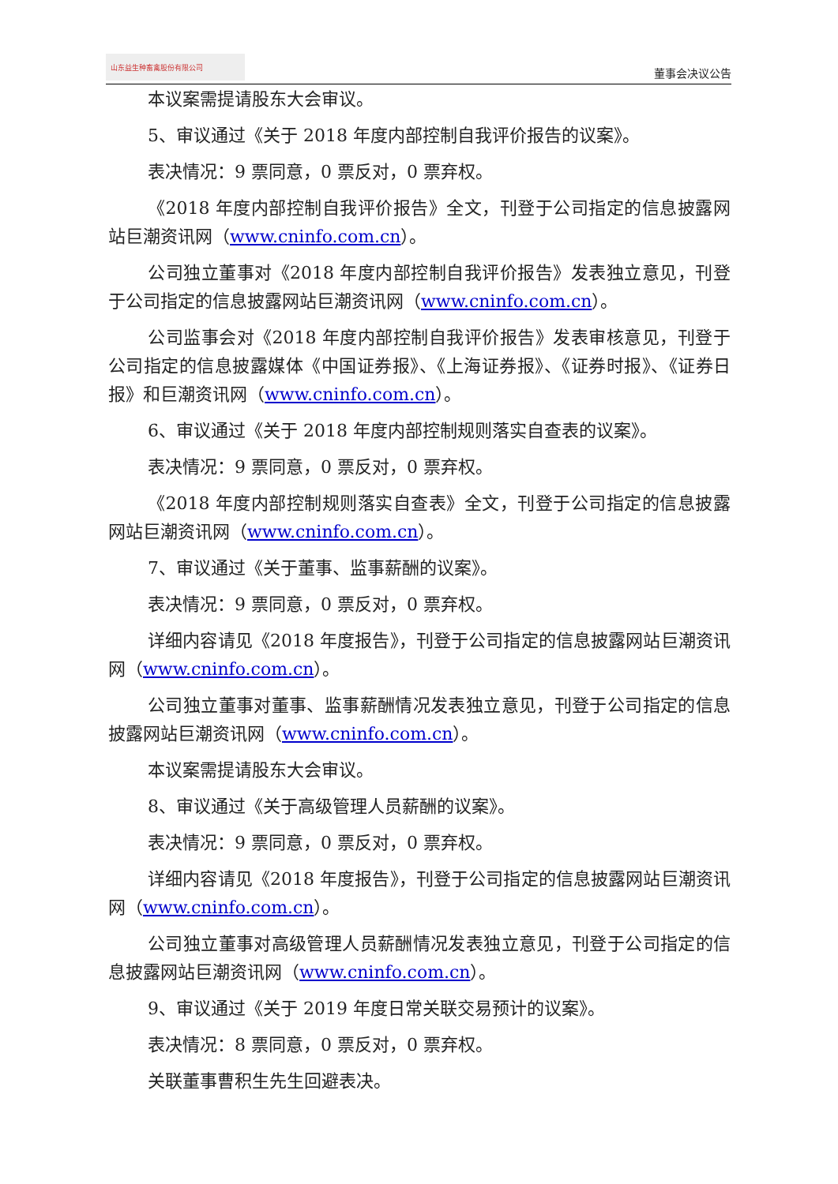山东益生种畜禽股份有限公司
董事会决议公告
本议案需提请股东大会审议。
5、审议通过《关于 2018 年度内部控制自我评价报告的议案》。
表决情况：9 票同意，0 票反对，0 票弃权。
《2018 年度内部控制自我评价报告》全文，刊登于公司指定的信息披露网站巨潮资讯网（www.cninfo.com.cn）。
公司独立董事对《2018 年度内部控制自我评价报告》发表独立意见，刊登于公司指定的信息披露网站巨潮资讯网（www.cninfo.com.cn）。
公司监事会对《2018 年度内部控制自我评价报告》发表审核意见，刊登于公司指定的信息披露媒体《中国证券报》、《上海证券报》、《证券时报》、《证券日报》和巨潮资讯网（www.cninfo.com.cn）。
6、审议通过《关于 2018 年度内部控制规则落实自查表的议案》。
表决情况：9 票同意，0 票反对，0 票弃权。
《2018 年度内部控制规则落实自查表》全文，刊登于公司指定的信息披露网站巨潮资讯网（www.cninfo.com.cn）。
7、审议通过《关于董事、监事薪酬的议案》。
表决情况：9 票同意，0 票反对，0 票弃权。
详细内容请见《2018 年度报告》，刊登于公司指定的信息披露网站巨潮资讯网（www.cninfo.com.cn）。
公司独立董事对董事、监事薪酬情况发表独立意见，刊登于公司指定的信息披露网站巨潮资讯网（www.cninfo.com.cn）。
本议案需提请股东大会审议。
8、审议通过《关于高级管理人员薪酬的议案》。
表决情况：9 票同意，0 票反对，0 票弃权。
详细内容请见《2018 年度报告》，刊登于公司指定的信息披露网站巨潮资讯网（www.cninfo.com.cn）。
公司独立董事对高级管理人员薪酬情况发表独立意见，刊登于公司指定的信息披露网站巨潮资讯网（www.cninfo.com.cn）。
9、审议通过《关于 2019 年度日常关联交易预计的议案》。
表决情况：8 票同意，0 票反对，0 票弃权。
关联董事曹积生先生回避表决。